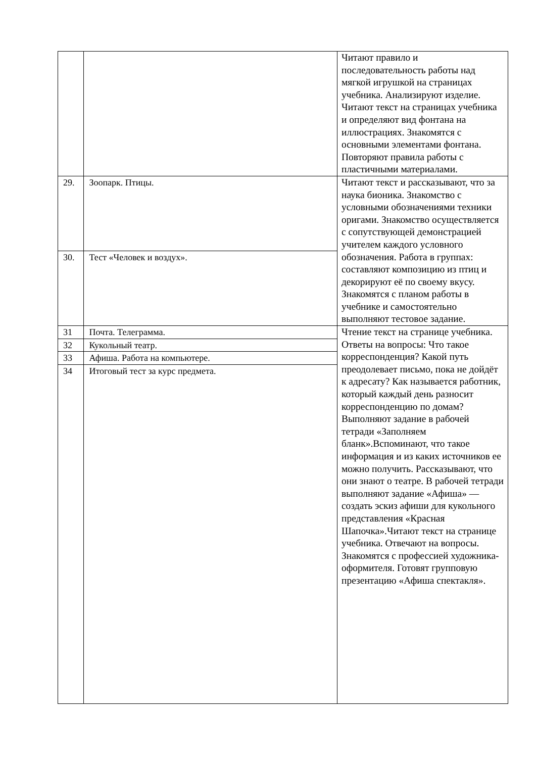| | | Читают правило и последовательность работы над мягкой игрушкой на страницах учебника. Анализируют изделие. Читают текст на страницах учебника и определяют вид фонтана на иллюстрациях. Знакомятся с основными элементами фонтана. Повторяют правила работы с пластичными материалами. |
| 29. | Зоопарк. Птицы. | Читают текст и рассказывают, что за наука бионика. Знакомство с условными обозначениями техники оригами. Знакомство осуществляется с сопутствующей демонстрацией учителем каждого условного обозначения. Работа в группах: составляют композицию из птиц и декорируют её по своему вкусу. Знакомятся с планом работы в учебнике и самостоятельно выполняют тестовое задание. |
| 30. | Тест «Человек и воздух». | |
| 31 | Почта. Телеграмма. | Чтение текст на странице учебника. Ответы на вопросы: Что такое корреспонденция? Какой путь преодолевает письмо, пока не дойдёт к адресату? Как называется работник, который каждый день разносит корреспонденцию по домам? Выполняют задание в рабочей тетради «Заполняем бланк».Вспоминают, что такое информация и из каких источников ее можно получить. Рассказывают, что они знают о театре. В рабочей тетради выполняют задание «Афиша» — создать эскиз афиши для кукольного представления «Красная Шапочка».Читают текст на странице учебника. Отвечают на вопросы. Знакомятся с профессией художника-оформителя. Готовят групповую презентацию «Афиша спектакля». |
| 32 | Кукольный театр. | |
| 33 | Афиша. Работа на компьютере. | |
| 34 | Итоговый тест за курс предмета. | |